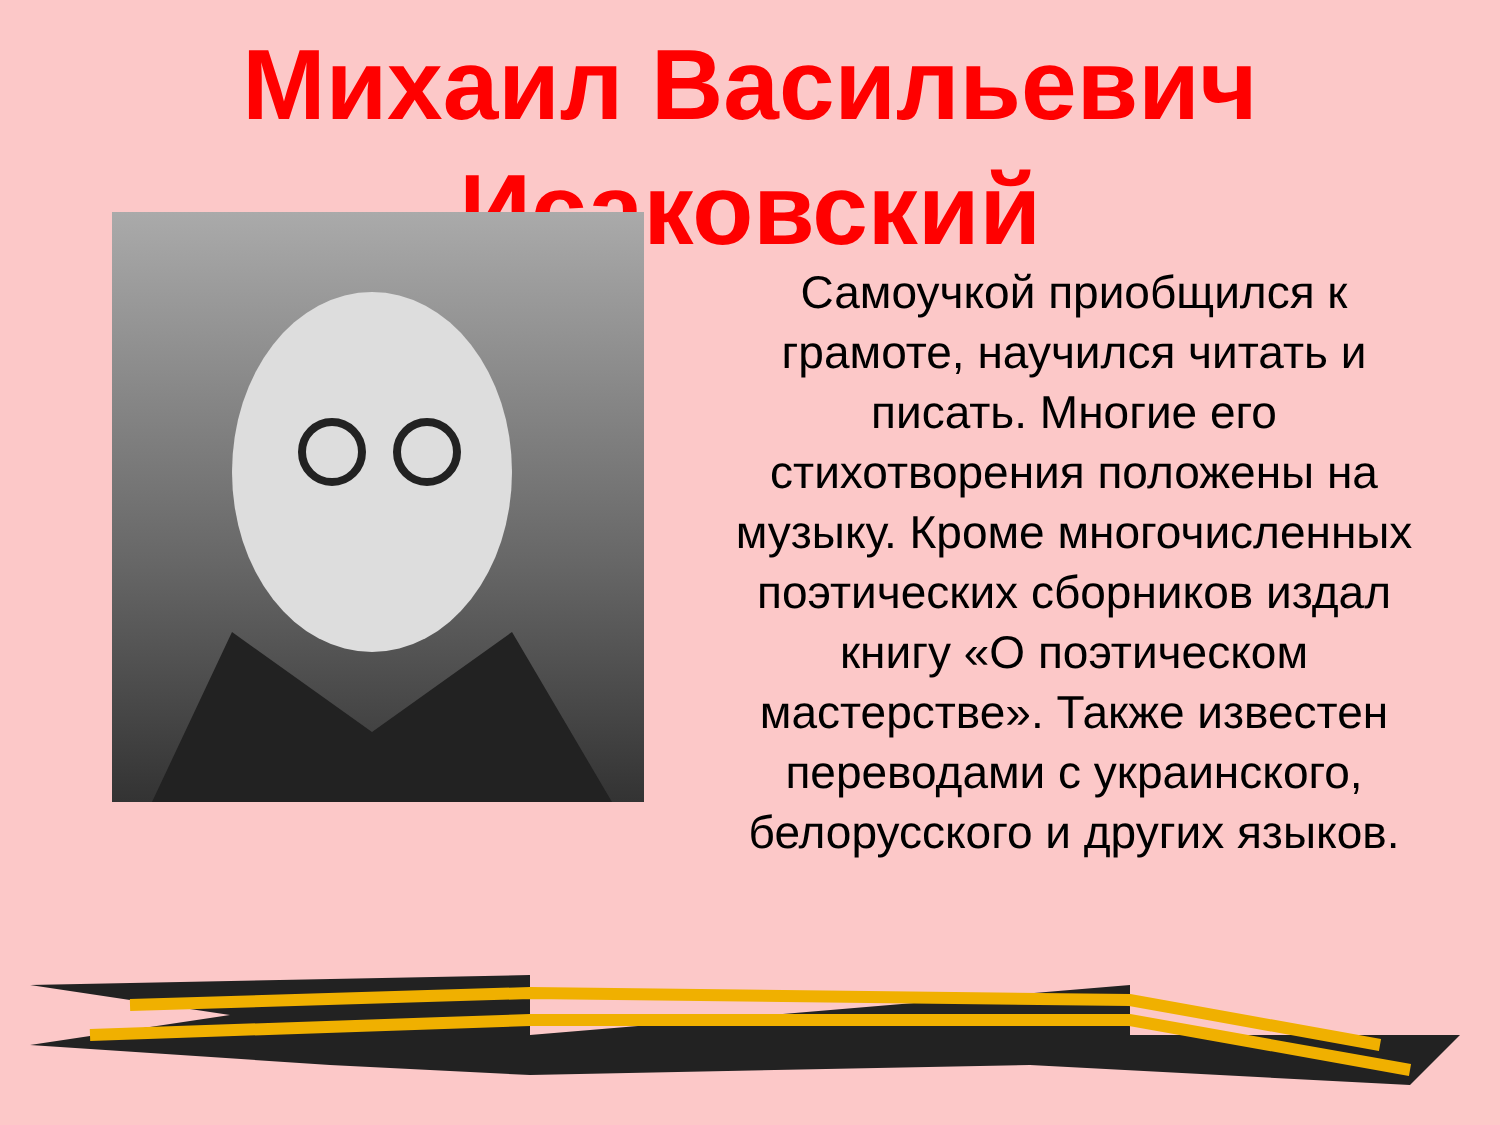Михаил Васильевич Исаковский
Самоучкой приобщился к грамоте, научился читать и писать. Многие его стихотворения положены на музыку. Кроме многочисленных поэтических сборников издал книгу «О поэтическом мастерстве». Также известен переводами с украинского, белорусского и других языков.